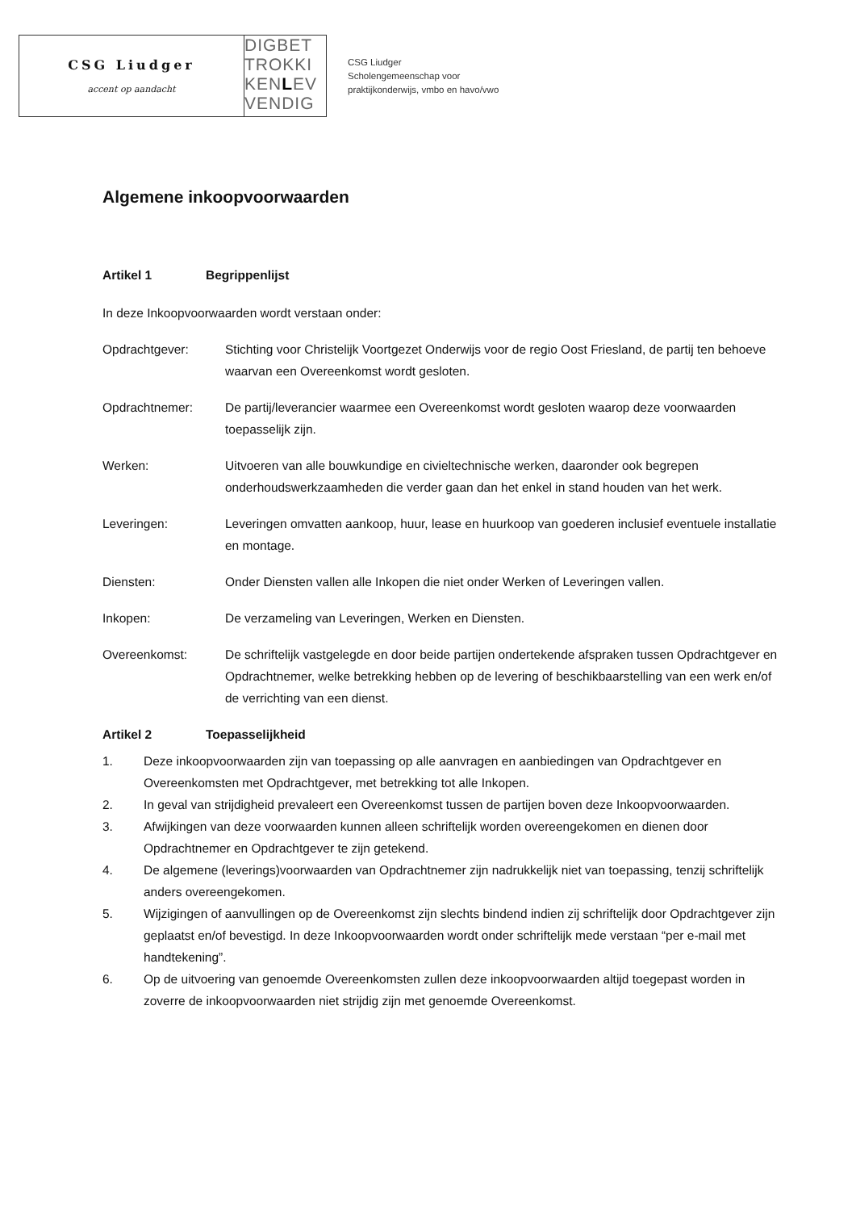CSG Liudger
accent op aandacht
DIGBET
TROKKI
KENLEV
VENDIG
CSG Liudger
Scholengemeenschap voor
praktijkonderwijs, vmbo en havo/vwo
Algemene inkoopvoorwaarden
Artikel 1 Begrippenlijst
In deze Inkoopvoorwaarden wordt verstaan onder:
Opdrachtgever: Stichting voor Christelijk Voortgezet Onderwijs voor de regio Oost Friesland, de partij ten behoeve waarvan een Overeenkomst wordt gesloten.
Opdrachtnemer: De partij/leverancier waarmee een Overeenkomst wordt gesloten waarop deze voorwaarden toepasselijk zijn.
Werken: Uitvoeren van alle bouwkundige en civieltechnische werken, daaronder ook begrepen onderhoudswerkzaamheden die verder gaan dan het enkel in stand houden van het werk.
Leveringen: Leveringen omvatten aankoop, huur, lease en huurkoop van goederen inclusief eventuele installatie en montage.
Diensten: Onder Diensten vallen alle Inkopen die niet onder Werken of Leveringen vallen.
Inkopen: De verzameling van Leveringen, Werken en Diensten.
Overeenkomst: De schriftelijk vastgelegde en door beide partijen ondertekende afspraken tussen Opdrachtgever en Opdrachtnemer, welke betrekking hebben op de levering of beschikbaarstelling van een werk en/of de verrichting van een dienst.
Artikel 2 Toepasselijkheid
1. Deze inkoopvoorwaarden zijn van toepassing op alle aanvragen en aanbiedingen van Opdrachtgever en Overeenkomsten met Opdrachtgever, met betrekking tot alle Inkopen.
2. In geval van strijdigheid prevaleert een Overeenkomst tussen de partijen boven deze Inkoopvoorwaarden.
3. Afwijkingen van deze voorwaarden kunnen alleen schriftelijk worden overeengekomen en dienen door Opdrachtnemer en Opdrachtgever te zijn getekend.
4. De algemene (leverings)voorwaarden van Opdrachtnemer zijn nadrukkelijk niet van toepassing, tenzij schriftelijk anders overeengekomen.
5. Wijzigingen of aanvullingen op de Overeenkomst zijn slechts bindend indien zij schriftelijk door Opdrachtgever zijn geplaatst en/of bevestigd. In deze Inkoopvoorwaarden wordt onder schriftelijk mede verstaan “per e-mail met handtekening”.
6. Op de uitvoering van genoemde Overeenkomsten zullen deze inkoopvoorwaarden altijd toegepast worden in zoverre de inkoopvoorwaarden niet strijdig zijn met genoemde Overeenkomst.